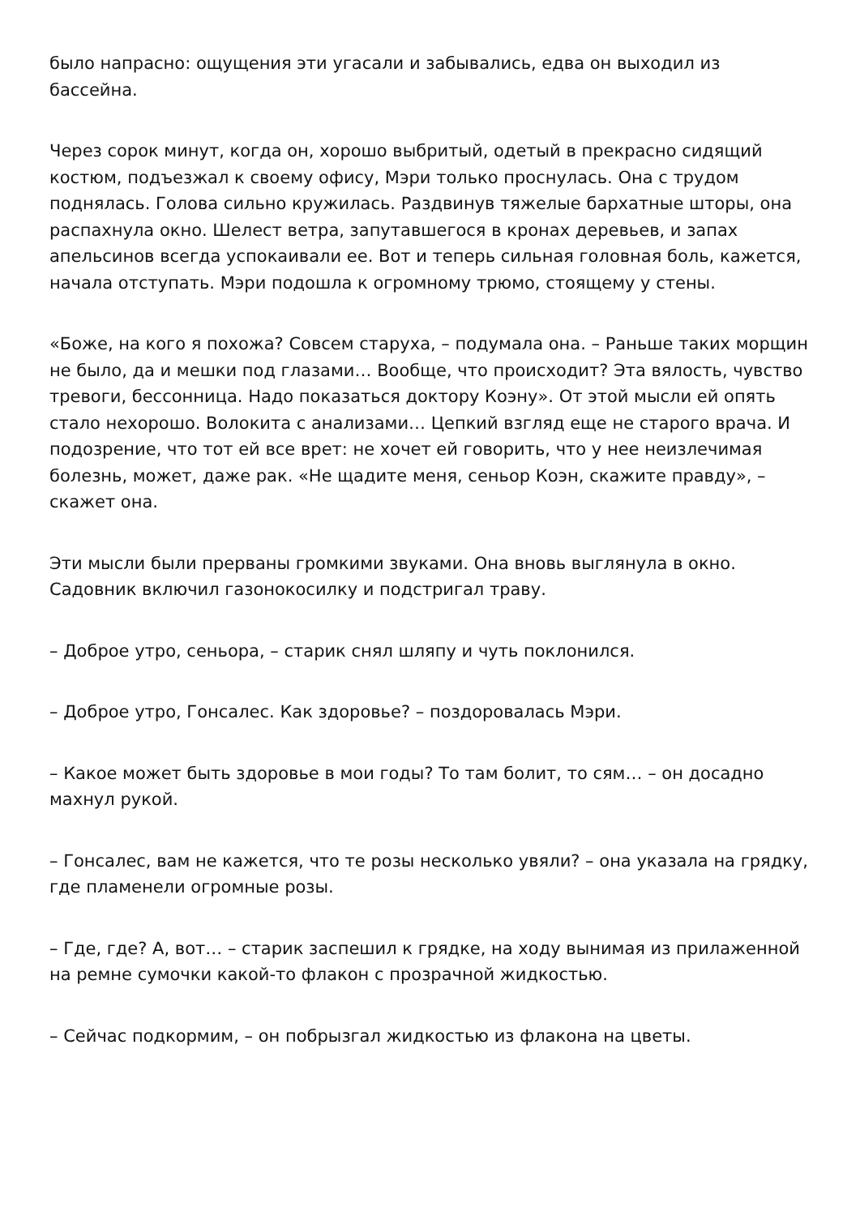было напрасно: ощущения эти угасали и забывались, едва он выходил из бассейна.
Через сорок минут, когда он, хорошо выбритый, одетый в прекрасно сидящий костюм, подъезжал к своему офису, Мэри только проснулась. Она с трудом поднялась. Голова сильно кружилась. Раздвинув тяжелые бархатные шторы, она распахнула окно. Шелест ветра, запутавшегося в кронах деревьев, и запах апельсинов всегда успокаивали ее. Вот и теперь сильная головная боль, кажется, начала отступать. Мэри подошла к огромному трюмо, стоящему у стены.
«Боже, на кого я похожа? Совсем старуха, – подумала она. – Раньше таких морщин не было, да и мешки под глазами… Вообще, что происходит? Эта вялость, чувство тревоги, бессонница. Надо показаться доктору Коэну». От этой мысли ей опять стало нехорошо. Волокита с анализами… Цепкий взгляд еще не старого врача. И подозрение, что тот ей все врет: не хочет ей говорить, что у нее неизлечимая болезнь, может, даже рак. «Не щадите меня, сеньор Коэн, скажите правду», – скажет она.
Эти мысли были прерваны громкими звуками. Она вновь выглянула в окно. Садовник включил газонокосилку и подстригал траву.
– Доброе утро, сеньора, – старик снял шляпу и чуть поклонился.
– Доброе утро, Гонсалес. Как здоровье? – поздоровалась Мэри.
– Какое может быть здоровье в мои годы? То там болит, то сям… – он досадно махнул рукой.
– Гонсалес, вам не кажется, что те розы несколько увяли? – она указала на грядку, где пламенели огромные розы.
– Где, где? А, вот… – старик заспешил к грядке, на ходу вынимая из прилаженной на ремне сумочки какой-то флакон с прозрачной жидкостью.
– Сейчас подкормим, – он побрызгал жидкостью из флакона на цветы.